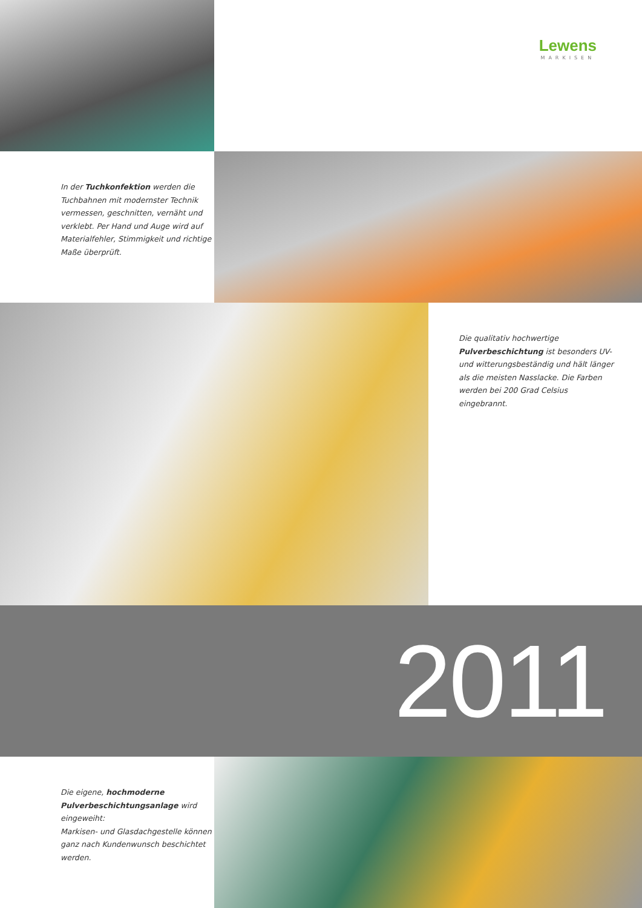Lewens
MARKISEN
In der Tuchkonfektion werden die Tuchbahnen mit modernster Technik vermessen, geschnitten, vernäht und verklebt. Per Hand und Auge wird auf Materialfehler, Stimmigkeit und richtige Maße überprüft.
Die qualitativ hochwertige Pulverbeschichtung ist besonders UV- und witterungsbeständig und hält länger als die meisten Nasslacke. Die Farben werden bei 200 Grad Celsius eingebrannt.
2011
Die eigene, hochmoderne Pulverbeschichtungsanlage wird eingeweiht:
Markisen- und Glasdachgestelle können ganz nach Kundenwunsch beschichtet werden.